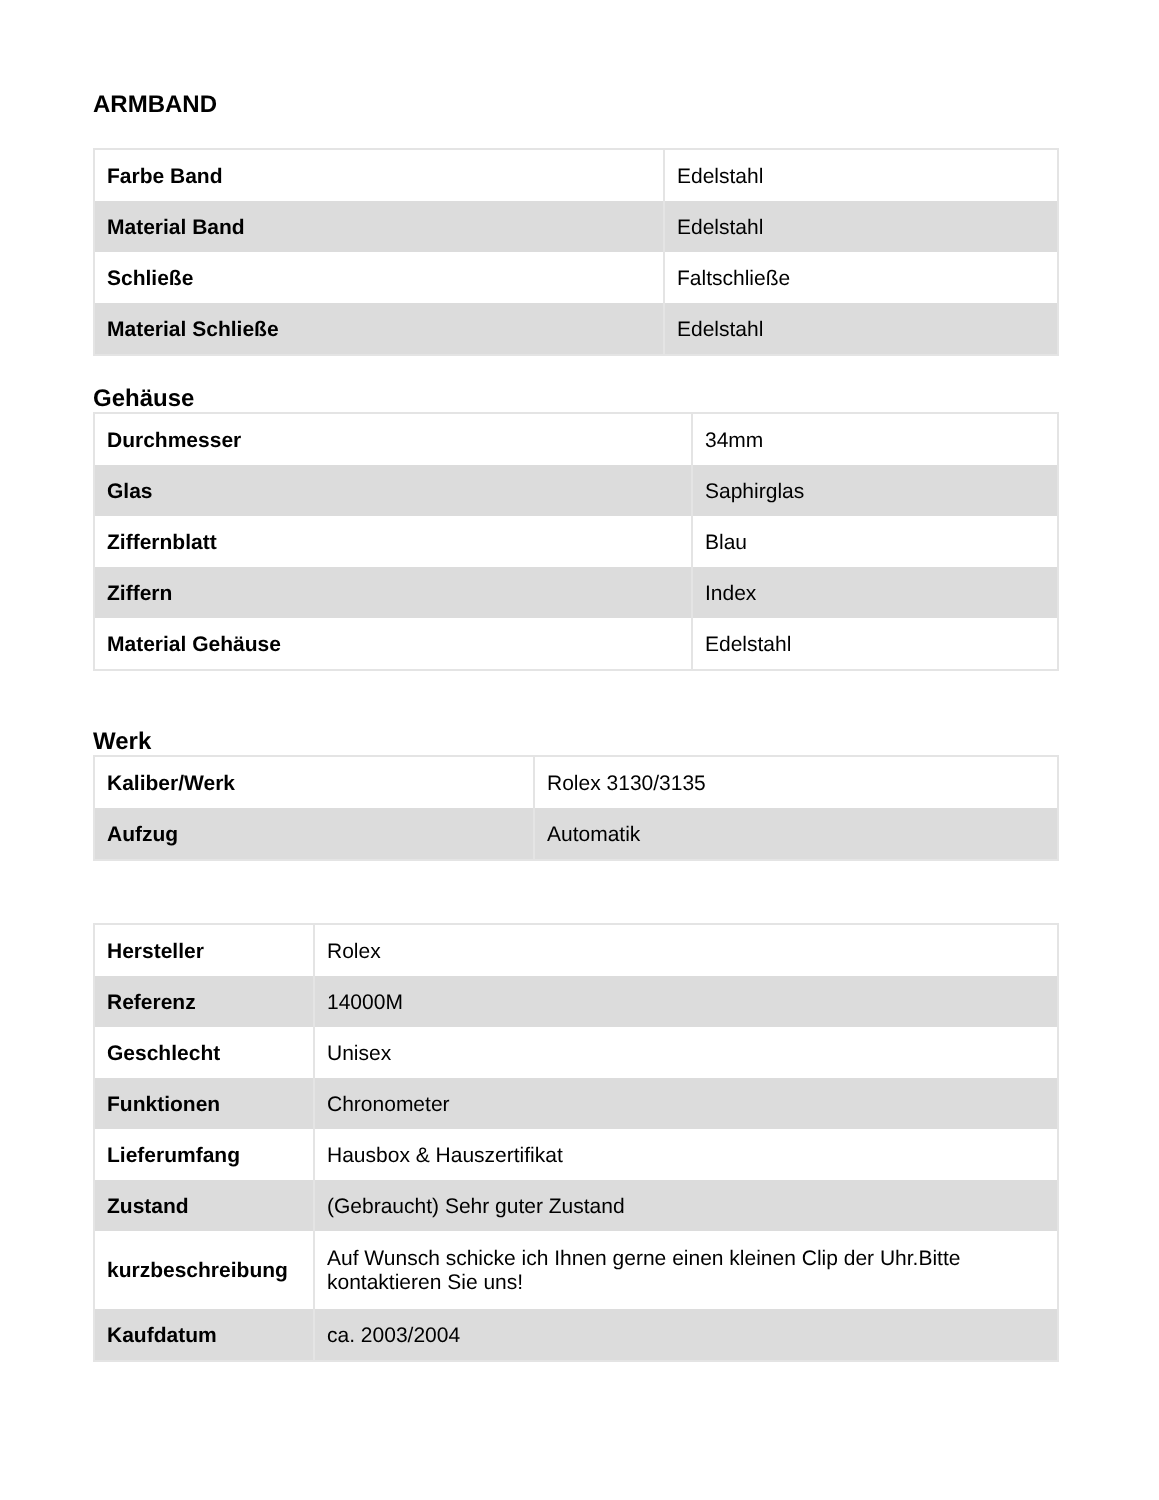ARMBAND
| Farbe Band | Edelstahl |
| Material Band | Edelstahl |
| Schließe | Faltschließe |
| Material Schließe | Edelstahl |
Gehäuse
| Durchmesser | 34mm |
| Glas | Saphirglas |
| Ziffernblatt | Blau |
| Ziffern | Index |
| Material Gehäuse | Edelstahl |
Werk
| Kaliber/Werk | Rolex 3130/3135 |
| Aufzug | Automatik |
| Hersteller | Rolex |
| Referenz | 14000M |
| Geschlecht | Unisex |
| Funktionen | Chronometer |
| Lieferumfang | Hausbox & Hauszertifikat |
| Zustand | (Gebraucht) Sehr guter Zustand |
| kurzbeschreibung | Auf Wunsch schicke ich Ihnen gerne einen kleinen Clip der Uhr.Bitte kontaktieren Sie uns! |
| Kaufdatum | ca. 2003/2004 |